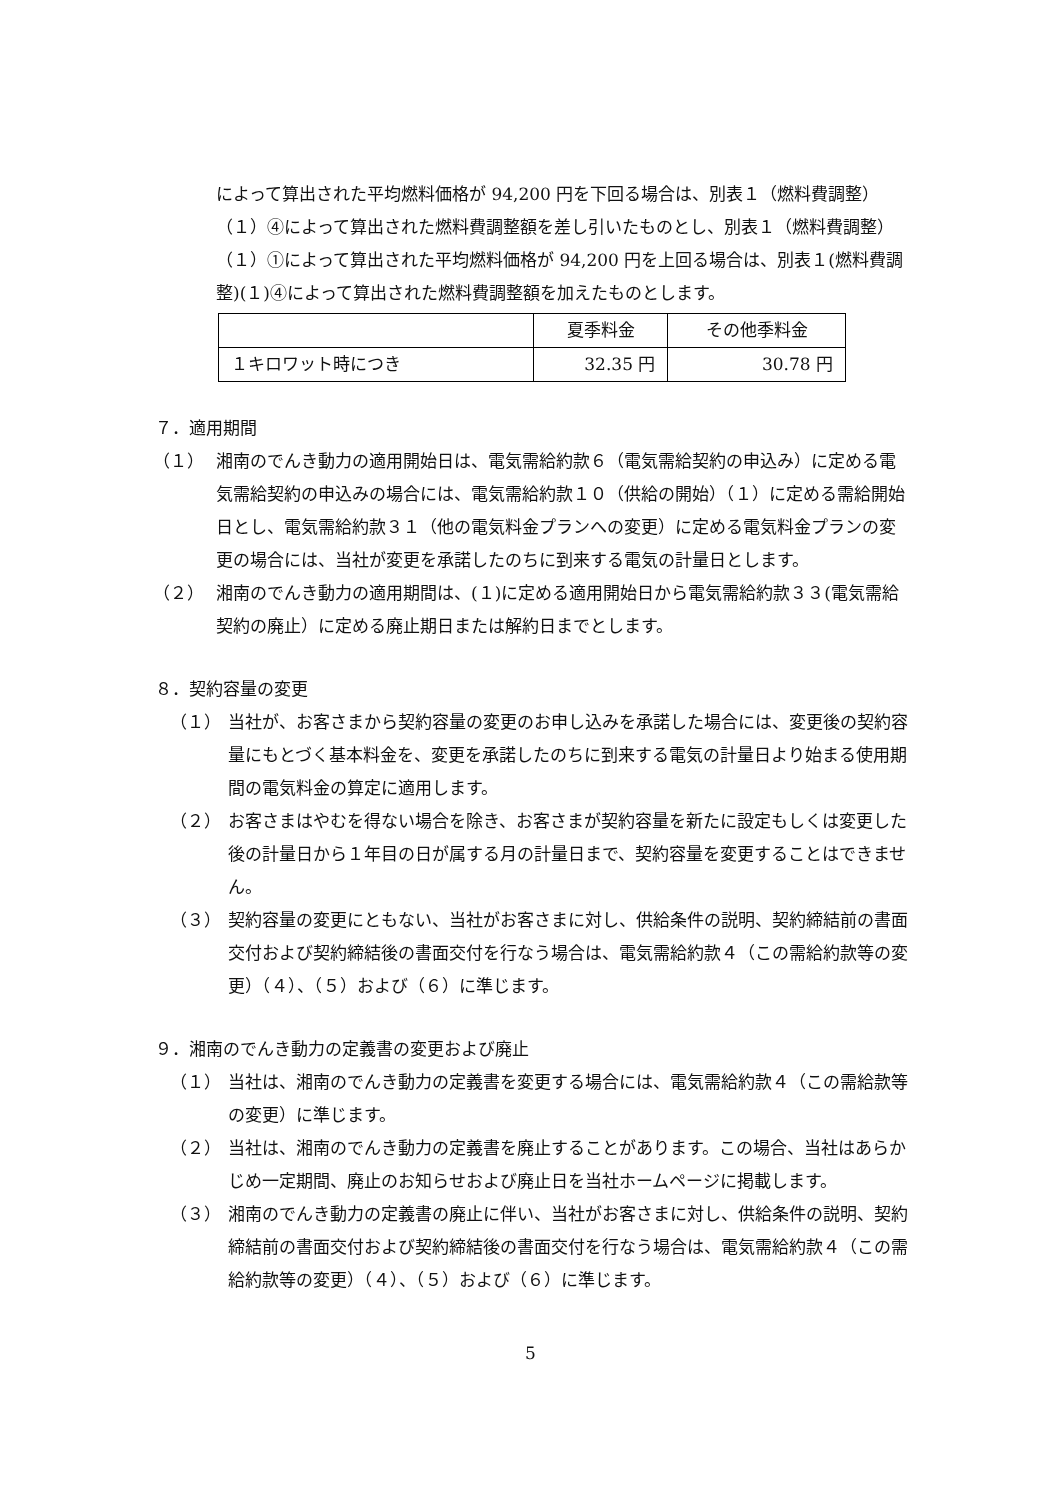によって算出された平均燃料価格が 94,200 円を下回る場合は、別表１（燃料費調整）（１）④によって算出された燃料費調整額を差し引いたものとし、別表１（燃料費調整）（１）①によって算出された平均燃料価格が 94,200 円を上回る場合は、別表１(燃料費調整)(１)④によって算出された燃料費調整額を加えたものとします。
| | 夏季料金 | その他季料金 |
| １キロワット時につき | 32.35 円 | 30.78 円 |
７．適用期間
（１） 湘南のでんき動力の適用開始日は、電気需給約款６（電気需給契約の申込み）に定める電気需給契約の申込みの場合には、電気需給約款１０（供給の開始）（１）に定める需給開始日とし、電気需給約款３１（他の電気料金プランへの変更）に定める電気料金プランの変更の場合には、当社が変更を承諾したのちに到来する電気の計量日とします。
（２） 湘南のでんき動力の適用期間は、(１)に定める適用開始日から電気需給約款３３(電気需給契約の廃止）に定める廃止期日または解約日までとします。
８．契約容量の変更
（１） 当社が、お客さまから契約容量の変更のお申し込みを承諾した場合には、変更後の契約容量にもとづく基本料金を、変更を承諾したのちに到来する電気の計量日より始まる使用期間の電気料金の算定に適用します。
（２） お客さまはやむを得ない場合を除き、お客さまが契約容量を新たに設定もしくは変更した後の計量日から１年目の日が属する月の計量日まで、契約容量を変更することはできません。
（３） 契約容量の変更にともない、当社がお客さまに対し、供給条件の説明、契約締結前の書面交付および契約締結後の書面交付を行なう場合は、電気需給約款４（この需給約款等の変更）（４）、（５）および（６）に準じます。
９．湘南のでんき動力の定義書の変更および廃止
（１） 当社は、湘南のでんき動力の定義書を変更する場合には、電気需給約款４（この需給款等の変更）に準じます。
（２） 当社は、湘南のでんき動力の定義書を廃止することがあります。この場合、当社はあらかじめ一定期間、廃止のお知らせおよび廃止日を当社ホームページに掲載します。
（３） 湘南のでんき動力の定義書の廃止に伴い、当社がお客さまに対し、供給条件の説明、契約締結前の書面交付および契約締結後の書面交付を行なう場合は、電気需給約款４（この需給約款等の変更）（４）、（５）および（６）に準じます。
5